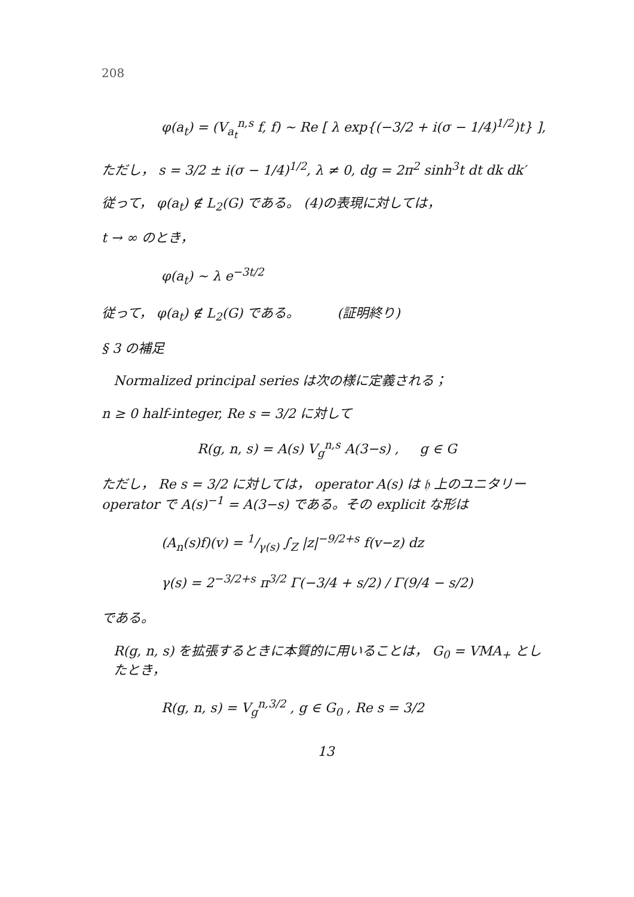208
φ(a<sub>t</sub>) = (V<sub>a<sub>t</sub></sub><sup>n,s</sup> f, f) ~ Re [ λ exp{(−3/2 + i(σ − 1/4)<sup>1/2</sup>)t} ],
ただし， s = 3/2 ± i(σ − 1/4)<sup>1/2</sup>, λ ≠ 0, dg = 2π<sup>2</sup> sinh<sup>3</sup>t dt dk dk′
従って， φ(a<sub>t</sub>) ∉ L<sub>2</sub>(G) である。 (4)の表現に対しては，
t → ∞ のとき，
φ(a<sub>t</sub>) ~ λ e<sup>−3t/2</sup>
従って， φ(a<sub>t</sub>) ∉ L<sub>2</sub>(G) である。 (証明終り)
§ 3 の補足
Normalized principal series は次の様に定義される；
n ≥ 0 half-integer, Re s = 3/2 に対して
R(g, n, s) = A(s) V<sub>g</sub><sup>n,s</sup> A(3−s) , g ∈ G
ただし， Re s = 3/2 に対しては， operator A(s) は 𝔥 上のユニタリー operator で A(s)<sup>−1</sup> = A(3−s) である。その explicit な形は
(A<sub>n</sub>(s)f)(v) = 1/γ(s) ∫<sub>Z</sub> |z|<sup>−9/2+s</sup> f(v−z) dz
γ(s) = 2<sup>−3/2+s</sup> π<sup>3/2</sup> Γ(−3/4 + s/2) / Γ(9/4 − s/2)
である。
R(g, n, s) を拡張するときに本質的に用いることは， G<sub>0</sub> = VMA<sub>+</sub> としたとき，
R(g, n, s) = V<sub>g</sub><sup>n,3/2</sup> , g ∈ G<sub>0</sub> , Re s = 3/2
13